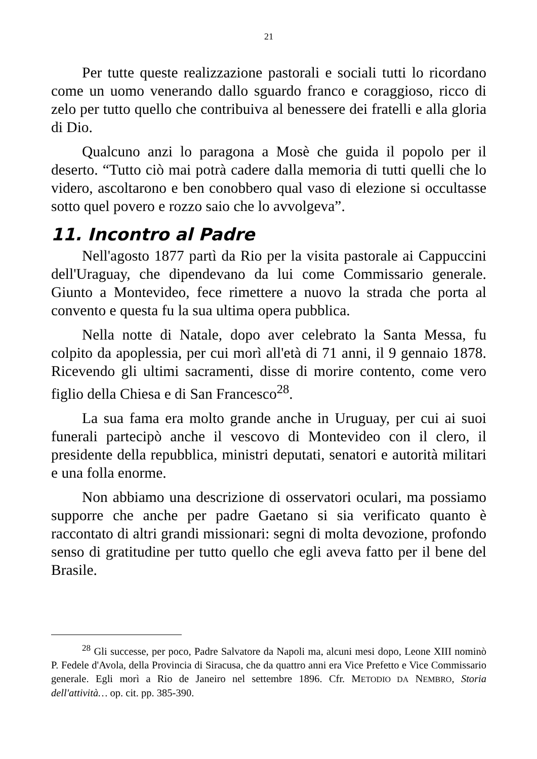21
Per tutte queste realizzazione pastorali e sociali tutti lo ricordano come un uomo venerando dallo sguardo franco e coraggioso, ricco di zelo per tutto quello che contribuiva al benessere dei fratelli e alla gloria di Dio.
Qualcuno anzi lo paragona a Mosè che guida il popolo per il deserto. “Tutto ciò mai potrà cadere dalla memoria di tutti quelli che lo videro, ascoltarono e ben conobbero qual vaso di elezione si occultasse sotto quel povero e rozzo saio che lo avvolgeva”.
11. Incontro al Padre
Nell'agosto 1877 partì da Rio per la visita pastorale ai Cappuccini dell'Uraguay, che dipendevano da lui come Commissario generale. Giunto a Montevideo, fece rimettere a nuovo la strada che porta al convento e questa fu la sua ultima opera pubblica.
Nella notte di Natale, dopo aver celebrato la Santa Messa, fu colpito da apoplessia, per cui morì all'età di 71 anni, il 9 gennaio 1878. Ricevendo gli ultimi sacramenti, disse di morire contento, come vero figlio della Chiesa e di San Francesco<sup>28</sup>.
La sua fama era molto grande anche in Uruguay, per cui ai suoi funerali partecipò anche il vescovo di Montevideo con il clero, il presidente della repubblica, ministri deputati, senatori e autorità militari e una folla enorme.
Non abbiamo una descrizione di osservatori oculari, ma possiamo supporre che anche per padre Gaetano si sia verificato quanto è raccontato di altri grandi missionari: segni di molta devozione, profondo senso di gratitudine per tutto quello che egli aveva fatto per il bene del Brasile.
<sup>28</sup> Gli successe, per poco, Padre Salvatore da Napoli ma, alcuni mesi dopo, Leone XIII nominò P. Fedele d'Avola, della Provincia di Siracusa, che da quattro anni era Vice Prefetto e Vice Commissario generale. Egli morì a Rio de Janeiro nel settembre 1896. Cfr. METODIO DA NEMBRO, Storia dell'attività… op. cit. pp. 385-390.